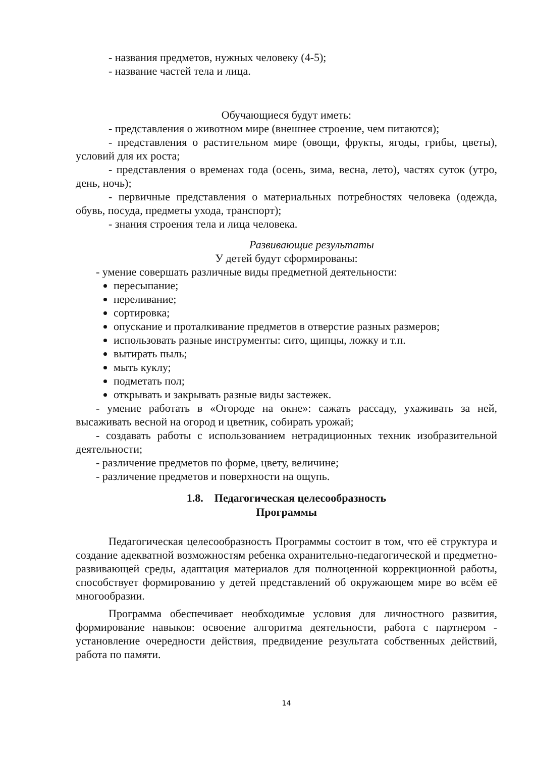- названия предметов, нужных человеку (4-5);
- название частей тела и лица.
Обучающиеся будут иметь:
- представления о животном мире (внешнее строение, чем питаются);
- представления о растительном мире (овощи, фрукты, ягоды, грибы, цветы), условий для их роста;
- представления о временах года (осень, зима, весна, лето), частях суток (утро, день, ночь);
- первичные представления о материальных потребностях человека (одежда, обувь, посуда, предметы ухода, транспорт);
- знания строения тела и лица человека.
Развивающие результаты
У детей будут сформированы:
- умение совершать различные виды предметной деятельности:
пересыпание;
переливание;
сортировка;
опускание и проталкивание предметов в отверстие разных размеров;
использовать разные инструменты: сито, щипцы, ложку и т.п.
вытирать пыль;
мыть куклу;
подметать пол;
открывать и закрывать разные виды застежек.
- умение работать в «Огороде на окне»: сажать рассаду, ухаживать за ней, высаживать весной на огород и цветник, собирать урожай;
- создавать работы с использованием нетрадиционных техник изобразительной деятельности;
- различение предметов по форме, цвету, величине;
- различение предметов и поверхности на ощупь.
1.8. Педагогическая целесообразность
Программы
Педагогическая целесообразность Программы состоит в том, что её структура и создание адекватной возможностям ребенка охранительно-педагогической и предметно-развивающей среды, адаптация материалов для полноценной коррекционной работы, способствует формированию у детей представлений об окружающем мире во всём её многообразии.
Программа обеспечивает необходимые условия для личностного развития, формирование навыков: освоение алгоритма деятельности, работа с партнером - установление очередности действия, предвидение результата собственных действий, работа по памяти.
14